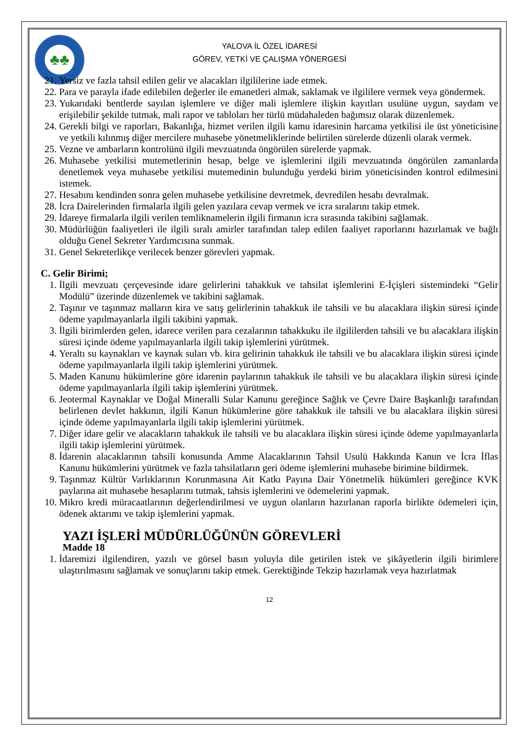♣♣
YALOVA İL ÖZEL İDARESİ
GÖREV, YETKİ VE ÇALIŞMA YÖNERGESİ
21. Yersiz ve fazla tahsil edilen gelir ve alacakları ilgililerine iade etmek.
22. Para ve parayla ifade edilebilen değerler ile emanetleri almak, saklamak ve ilgililere vermek veya göndermek.
23. Yukarıdaki bentlerde sayılan işlemlere ve diğer mali işlemlere ilişkin kayıtları usulüne uygun, saydam ve erişilebilir şekilde tutmak, mali rapor ve tabloları her türlü müdahaleden bağımsız olarak düzenlemek.
24. Gerekli bilgi ve raporları, Bakanlığa, hizmet verilen ilgili kamu idaresinin harcama yetkilisi ile üst yöneticisine ve yetkili kılınmış diğer mercilere muhasebe yönetmeliklerinde belirtilen sürelerde düzenli olarak vermek.
25. Vezne ve ambarların kontrolünü ilgili mevzuatında öngörülen sürelerde yapmak.
26. Muhasebe yetkilisi mutemetlerinin hesap, belge ve işlemlerini ilgili mevzuatında öngörülen zamanlarda denetlemek veya muhasebe yetkilisi mutemedinin bulunduğu yerdeki birim yöneticisinden kontrol edilmesini istemek.
27. Hesabını kendinden sonra gelen muhasebe yetkilisine devretmek, devredilen hesabı devralmak.
28. İcra Dairelerinden firmalarla ilgili gelen yazılara cevap vermek ve icra sıralarını takip etmek.
29. İdareye firmalarla ilgili verilen temliknamelerin ilgili firmanın icra sırasında takibini sağlamak.
30. Müdürlüğün faaliyetleri ile ilgili sıralı amirler tarafından talep edilen faaliyet raporlarını hazırlamak ve bağlı olduğu Genel Sekreter Yardımcısına sunmak.
31. Genel Sekreterlikçe verilecek benzer görevleri yapmak.
C. Gelir Birimi;
1. İlgili mevzuatı çerçevesinde idare gelirlerini tahakkuk ve tahsilat işlemlerini E-İçişleri sistemindeki “Gelir Modülü” üzerinde düzenlemek ve takibini sağlamak.
2. Taşınır ve taşınmaz malların kira ve satış gelirlerinin tahakkuk ile tahsili ve bu alacaklara ilişkin süresi içinde ödeme yapılmayanlarla ilgili takibini yapmak.
3. İlgili birimlerden gelen, idarece verilen para cezalarının tahakkuku ile ilgililerden tahsili ve bu alacaklara ilişkin süresi içinde ödeme yapılmayanlarla ilgili takip işlemlerini yürütmek.
4. Yeraltı su kaynakları ve kaynak suları vb. kira gelirinin tahakkuk ile tahsili ve bu alacaklara ilişkin süresi içinde ödeme yapılmayanlarla ilgili takip işlemlerini yürütmek.
5. Maden Kanunu hükümlerine göre idarenin paylarının tahakkuk ile tahsili ve bu alacaklara ilişkin süresi içinde ödeme yapılmayanlarla ilgili takip işlemlerini yürütmek.
6. Jeotermal Kaynaklar ve Doğal Mineralli Sular Kanunu gereğince Sağlık ve Çevre Daire Başkanlığı tarafından belirlenen devlet hakkının, ilgili Kanun hükümlerine göre tahakkuk ile tahsili ve bu alacaklara ilişkin süresi içinde ödeme yapılmayanlarla ilgili takip işlemlerini yürütmek.
7. Diğer idare gelir ve alacakların tahakkuk ile tahsili ve bu alacaklara ilişkin süresi içinde ödeme yapılmayanlarla ilgili takip işlemlerini yürütmek.
8. İdarenin alacaklarının tahsili konusunda Amme Alacaklarının Tahsil Usulü Hakkında Kanun ve İcra İflas Kanunu hükümlerini yürütmek ve fazla tahsilatların geri ödeme işlemlerini muhasebe birimine bildirmek.
9. Taşınmaz Kültür Varlıklarının Korunmasına Ait Katkı Payına Dair Yönetmelik hükümleri gereğince KVK paylarına ait muhasebe hesaplarını tutmak, tahsis işlemlerini ve ödemelerini yapmak.
10. Mikro kredi müracaatlarının değerlendirilmesi ve uygun olanların hazırlanan raporla birlikte ödemeleri için, ödenek aktarımı ve takip işlemlerini yapmak.
YAZI İŞLERİ MÜDÜRLÜĞÜNÜN GÖREVLERİ
Madde 18
1. İdaremizi ilgilendiren, yazılı ve görsel basın yoluyla dile getirilen istek ve şikâyetlerin ilgili birimlere ulaştırılmasını sağlamak ve sonuçlarını takip etmek. Gerektiğinde Tekzip hazırlamak veya hazırlatmak
12